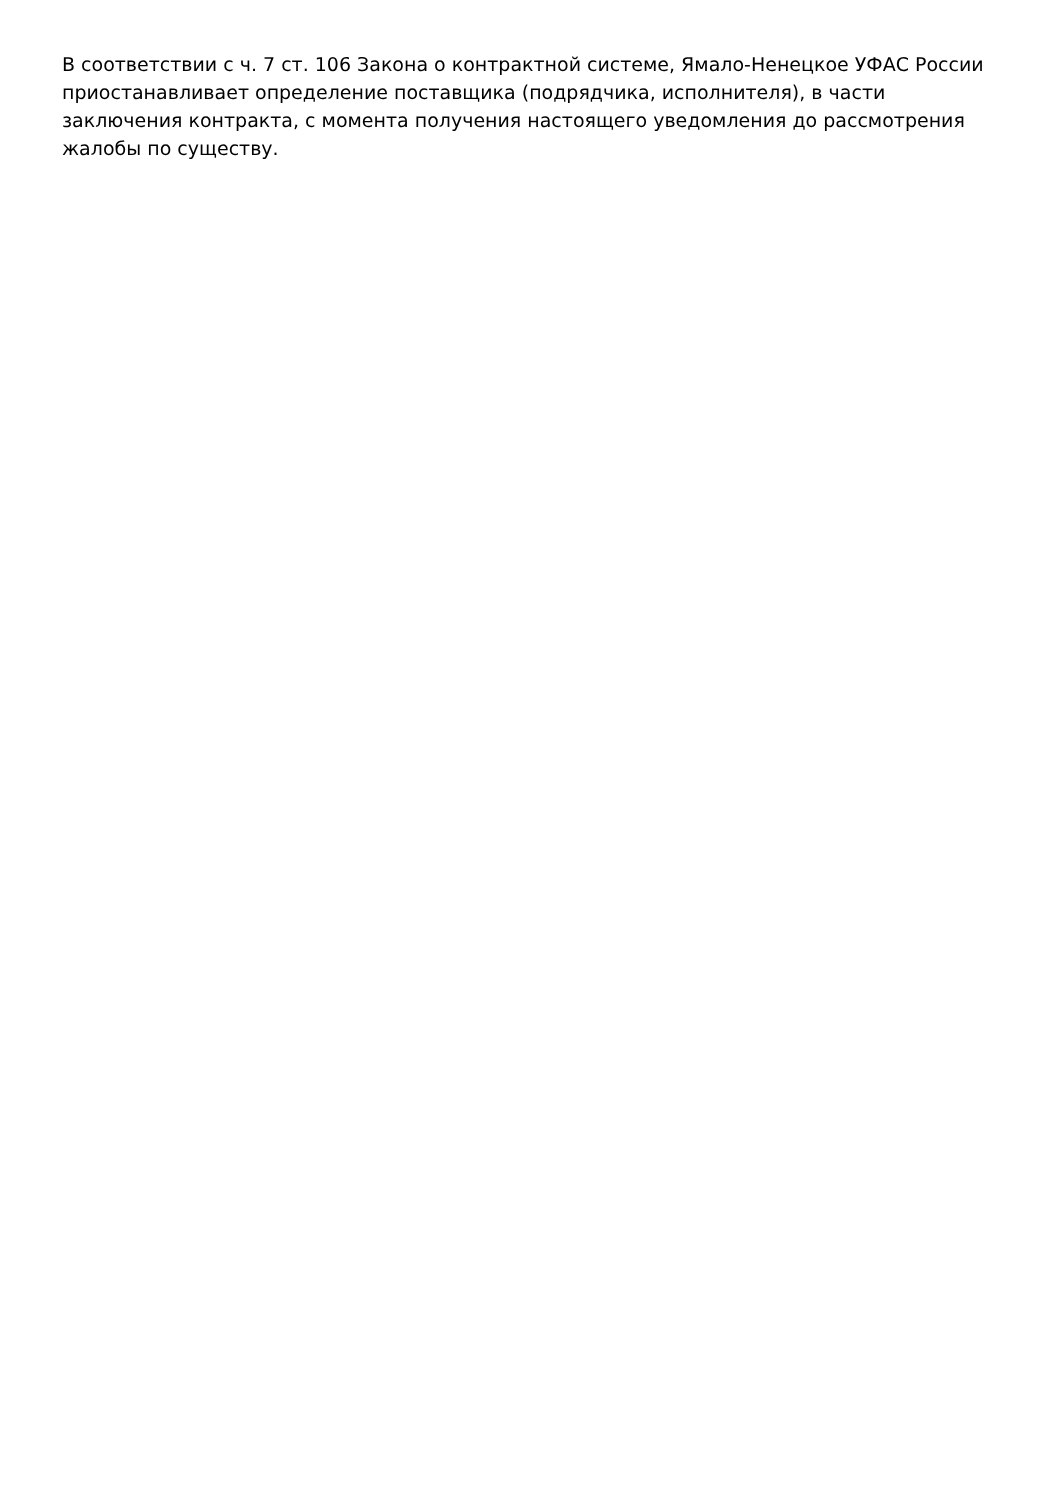В соответствии с ч. 7 ст. 106 Закона о контрактной системе, Ямало-Ненецкое УФАС России приостанавливает определение поставщика (подрядчика, исполнителя), в части заключения контракта, с момента получения настоящего уведомления до рассмотрения жалобы по существу.